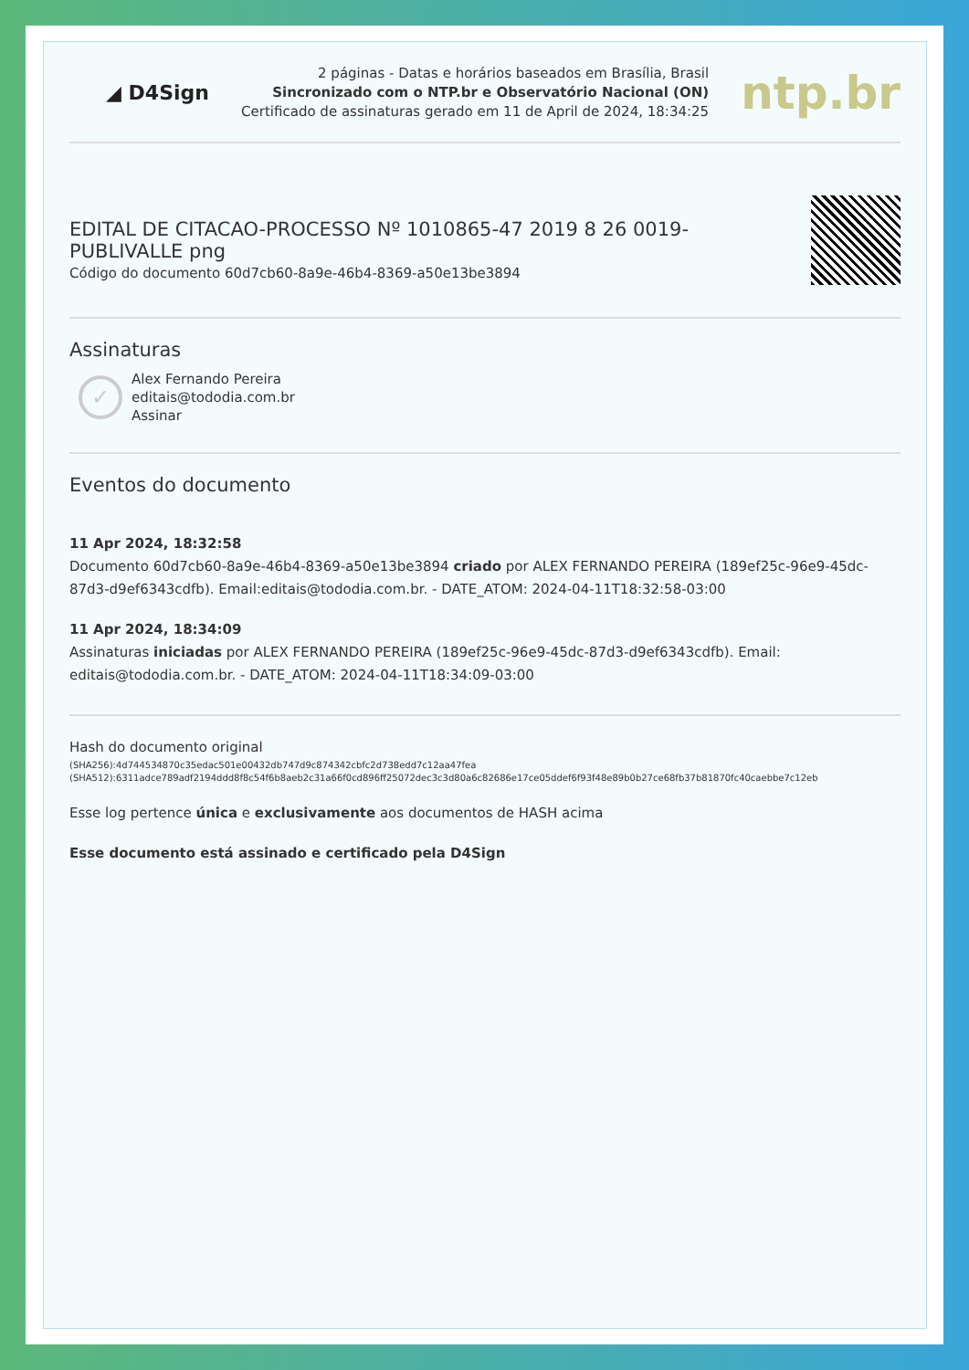◢ D4Sign
2 páginas - Datas e horários baseados em Brasília, Brasil
Sincronizado com o NTP.br e Observatório Nacional (ON)
Certificado de assinaturas gerado em 11 de April de 2024, 18:34:25
ntp.br
EDITAL DE CITACAO-PROCESSO Nº 1010865-47 2019 8 26 0019-
PUBLIVALLE png
Código do documento 60d7cb60-8a9e-46b4-8369-a50e13be3894
Assinaturas
✓
Alex Fernando Pereira
editais@tododia.com.br
Assinar
Eventos do documento
11 Apr 2024, 18:32:58
Documento 60d7cb60-8a9e-46b4-8369-a50e13be3894 criado por ALEX FERNANDO PEREIRA (189ef25c-96e9-45dc-87d3-d9ef6343cdfb). Email:editais@tododia.com.br. - DATE_ATOM: 2024-04-11T18:32:58-03:00
11 Apr 2024, 18:34:09
Assinaturas iniciadas por ALEX FERNANDO PEREIRA (189ef25c-96e9-45dc-87d3-d9ef6343cdfb). Email: editais@tododia.com.br. - DATE_ATOM: 2024-04-11T18:34:09-03:00
Hash do documento original
(SHA256):4d744534870c35edac501e00432db747d9c874342cbfc2d738edd7c12aa47fea
(SHA512):6311adce789adf2194ddd8f8c54f6b8aeb2c31a66f0cd896ff25072dec3c3d80a6c82686e17ce05ddef6f93f48e89b0b27ce68fb37b81870fc40caebbe7c12eb
Esse log pertence única e exclusivamente aos documentos de HASH acima
Esse documento está assinado e certificado pela D4Sign